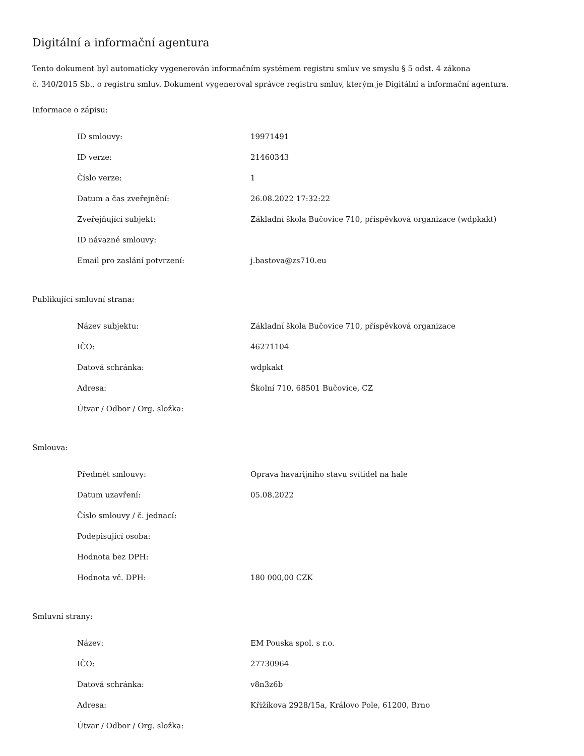Digitální a informační agentura
Tento dokument byl automaticky vygenerován informačním systémem registru smluv ve smyslu § 5 odst. 4 zákona
č. 340/2015 Sb., o registru smluv. Dokument vygeneroval správce registru smluv, kterým je Digitální a informační agentura.
Informace o zápisu:
| ID smlouvy: | 19971491 |
| ID verze: | 21460343 |
| Číslo verze: | 1 |
| Datum a čas zveřejnění: | 26.08.2022 17:32:22 |
| Zveřejňující subjekt: | Základní škola Bučovice 710, příspěvková organizace (wdpkakt) |
| ID návazné smlouvy: | |
| Email pro zaslání potvrzení: | j.bastova@zs710.eu |
Publikující smluvní strana:
| Název subjektu: | Základní škola Bučovice 710, příspěvková organizace |
| IČO: | 46271104 |
| Datová schránka: | wdpkakt |
| Adresa: | Školní 710, 68501 Bučovice, CZ |
| Útvar / Odbor / Org. složka: | |
Smlouva:
| Předmět smlouvy: | Oprava havarijního stavu svítidel na hale |
| Datum uzavření: | 05.08.2022 |
| Číslo smlouvy / č. jednací: | |
| Podepisující osoba: | |
| Hodnota bez DPH: | |
| Hodnota vč. DPH: | 180 000,00 CZK |
Smluvní strany:
| Název: | EM Pouska spol. s r.o. |
| IČO: | 27730964 |
| Datová schránka: | v8n3z6b |
| Adresa: | Křižíkova 2928/15a, Královo Pole, 61200, Brno |
| Útvar / Odbor / Org. složka: | |